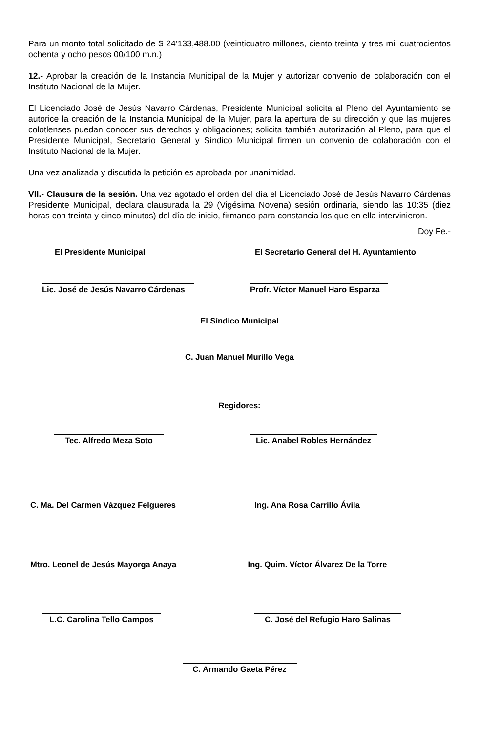Para un monto total solicitado de $ 24’133,488.00 (veinticuatro millones, ciento treinta y tres mil cuatrocientos ochenta y ocho pesos 00/100 m.n.)
12.- Aprobar la creación de la Instancia Municipal de la Mujer y autorizar convenio de colaboración con el Instituto Nacional de la Mujer.
El Licenciado José de Jesús Navarro Cárdenas, Presidente Municipal solicita al Pleno del Ayuntamiento se autorice la creación de la Instancia Municipal de la Mujer, para la apertura de su dirección y que las mujeres colotlenses puedan conocer sus derechos y obligaciones; solicita también autorización al Pleno, para que el Presidente Municipal, Secretario General y Síndico Municipal firmen un convenio de colaboración con el Instituto Nacional de la Mujer.
Una vez analizada y discutida la petición es aprobada por unanimidad.
VII.- Clausura de la sesión. Una vez agotado el orden del día el Licenciado José de Jesús Navarro Cárdenas Presidente Municipal, declara clausurada la 29 (Vigésima Novena) sesión ordinaria, siendo las 10:35 (diez horas con treinta y cinco minutos) del día de inicio, firmando para constancia los que en ella intervinieron.
Doy Fe.-
El Presidente Municipal El Secretario General del H. Ayuntamiento
Lic. José de Jesús Navarro Cárdenas Profr. Víctor Manuel Haro Esparza
El Síndico Municipal
C. Juan Manuel Murillo Vega
Regidores:
Tec. Alfredo Meza Soto Lic. Anabel Robles Hernández
C. Ma. Del Carmen Vázquez Felgueres Ing. Ana Rosa Carrillo Ávila
Mtro. Leonel de Jesús Mayorga Anaya Ing. Quim. Víctor Álvarez De la Torre
L.C. Carolina Tello Campos C. José del Refugio Haro Salinas
C. Armando Gaeta Pérez